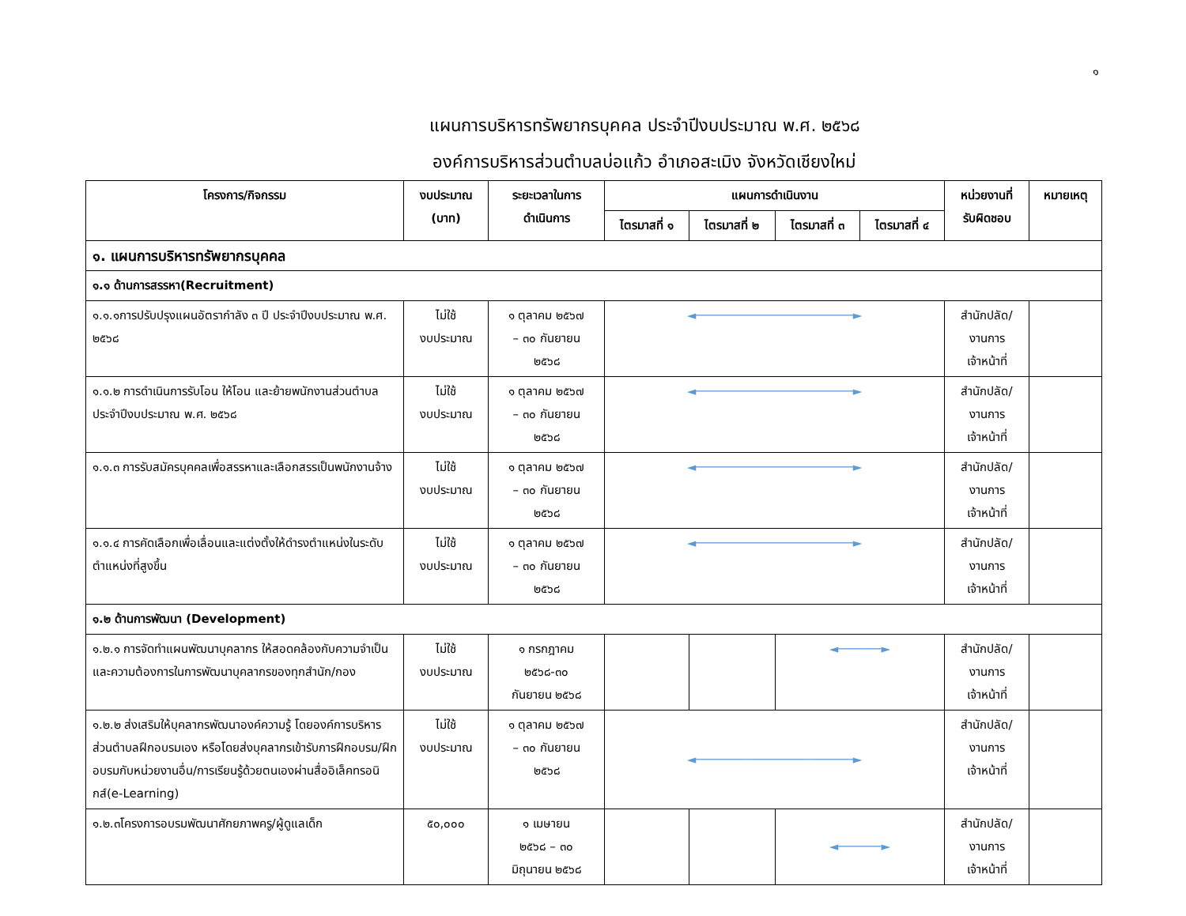๑
แผนการบริหารทรัพยากรบุคคล ประจำปีงบประมาณ พ.ศ. ๒๕๖๘
องค์การบริหารส่วนตำบลบ่อแก้ว อำเภอสะเมิง จังหวัดเชียงใหม่
| โครงการ/กิจกรรม | งบประมาณ (บาท) | ระยะเวลาในการ ดำเนินการ | แผนการดำเนินงาน | | | | หน่วยงานที่ รับผิดชอบ | หมายเหตุ |
| --- | --- | --- | --- | --- | --- | --- | --- | --- |
| | | | ไตรมาสที่ ๑ | ไตรมาสที่ ๒ | ไตรมาสที่ ๓ | ไตรมาสที่ ๔ | | |
| ๑. แผนการบริหารทรัพยากรบุคคล | | | | | | | | |
| ๑.๑ ด้านการสรรหา(Recruitment) | | | | | | | | |
| ๑.๑.๑การปรับปรุงแผนอัตรากำลัง ๓ ปี ประจำปีงบประมาณ พ.ศ. ๒๕๖๘ | ไม่ใช้ งบประมาณ | ๑ ตุลาคม ๒๕๖๗ – ๓๐ กันยายน ๒๕๖๘ | ◄──────────────────────► | | | | สำนักปลัด/ งานการ เจ้าหน้าที่ | |
| ๑.๑.๒ การดำเนินการรับโอน ให้โอน และย้ายพนักงานส่วนตำบลประจำปีงบประมาณ พ.ศ. ๒๕๖๘ | ไม่ใช้ งบประมาณ | ๑ ตุลาคม ๒๕๖๗ – ๓๐ กันยายน ๒๕๖๘ | ◄──────────────────────► | | | | สำนักปลัด/ งานการ เจ้าหน้าที่ | |
| ๑.๑.๓ การรับสมัครบุคคลเพื่อสรรหาและเลือกสรรเป็นพนักงานจ้าง | ไม่ใช้ งบประมาณ | ๑ ตุลาคม ๒๕๖๗ – ๓๐ กันยายน ๒๕๖๘ | ◄──────────────────────► | | | | สำนักปลัด/ งานการ เจ้าหน้าที่ | |
| ๑.๑.๔ การคัดเลือกเพื่อเลื่อนและแต่งตั้งให้ดำรงตำแหน่งในระดับตำแหน่งที่สูงขึ้น | ไม่ใช้ งบประมาณ | ๑ ตุลาคม ๒๕๖๗ – ๓๐ กันยายน ๒๕๖๘ | ◄──────────────────────► | | | | สำนักปลัด/ งานการ เจ้าหน้าที่ | |
| ๑.๒ ด้านการพัฒนา (Development) | | | | | | | | |
| ๑.๒.๑ การจัดทำแผนพัฒนาบุคลากร ให้สอดคล้องกับความจำเป็นและความต้องการในการพัฒนาบุคลากรของทุกสำนัก/กอง | ไม่ใช้ งบประมาณ | ๑ กรกฎาคม ๒๕๖๘-๓๐ กันยายน ๒๕๖๘ | | | ◄──────► | | สำนักปลัด/ งานการ เจ้าหน้าที่ | |
| ๑.๒.๒ ส่งเสริมให้บุคลากรพัฒนาองค์ความรู้ โดยองค์การบริหารส่วนตำบลฝึกอบรมเอง หรือโดยส่งบุคลากรเข้ารับการฝึกอบรม/ฝึกอบรมกับหน่วยงานอื่น/การเรียนรู้ด้วยตนเองผ่านสื่ออิเล็คทรอนิกส์(e-Learning) | ไม่ใช้ งบประมาณ | ๑ ตุลาคม ๒๕๖๗ – ๓๐ กันยายน ๒๕๖๘ | ◄──────────────────────► | | | | สำนักปลัด/ งานการ เจ้าหน้าที่ | |
| ๑.๒.๓โครงการอบรมพัฒนาศักยภาพครู/ผู้ดูแลเด็ก | ๕๐,๐๐๐ | ๑ เมษายน ๒๕๖๘ – ๓๐ มิถุนายน ๒๕๖๘ | | | ◄──────► | | สำนักปลัด/ งานการ เจ้าหน้าที่ | |